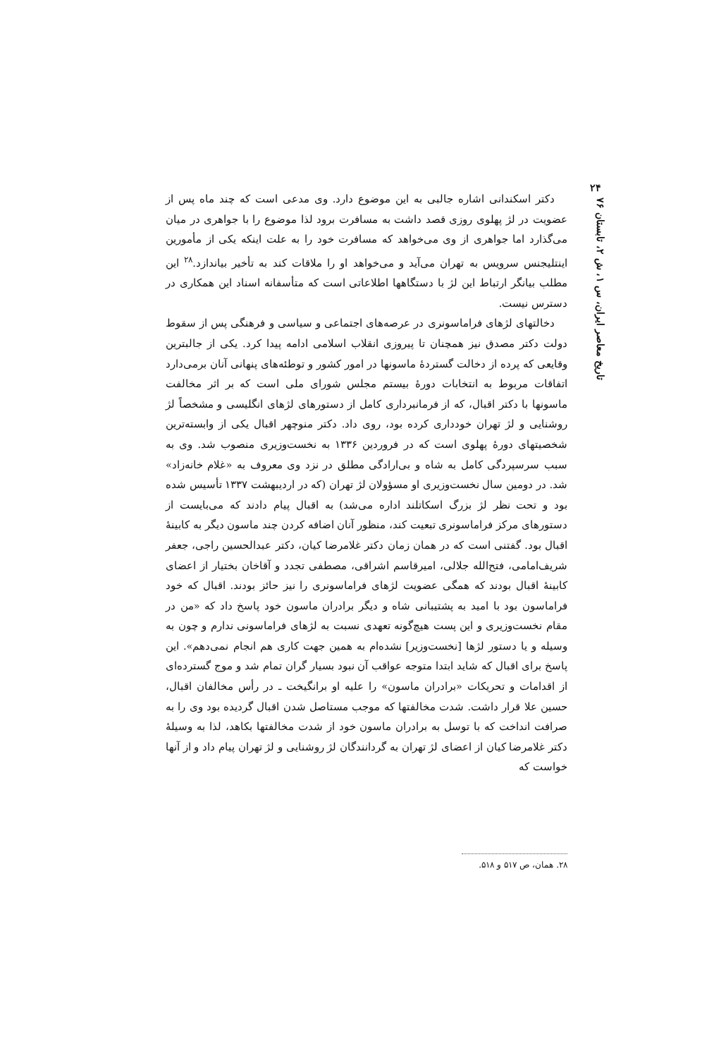۲۴
تاریخ معاصر ایران، س ۱، ش ۲، تابستان ۷۶
دکتر اسکندانی اشاره جالبی به این موضوع دارد. وی مدعی است که چند ماه پس از عضویت در لژ پهلوی روزی قصد داشت به مسافرت برود لذا موضوع را با جواهری در میان می‌گذارد اما جواهری از وی می‌خواهد که مسافرت خود را به علت اینکه یکی از مأمورین اینتلیجنس سرویس به تهران می‌آید و می‌خواهد او را ملاقات کند به تأخیر بیاندازد.<sup>۲۸</sup> این مطلب بیانگر ارتباط این لژ با دستگاهها اطلاعاتی است که متأسفانه اسناد این همکاری در دسترس نیست.
دخالتهای لژهای فراماسونری در عرصه‌های اجتماعی و سیاسی و فرهنگی پس از سقوط دولت دکتر مصدق نیز همچنان تا پیروزی انقلاب اسلامی ادامه پیدا کرد. یکی از جالبترین وقایعی که پرده از دخالت گستردهٔ ماسونها در امور کشور و توطئه‌های پنهانی آنان برمی‌دارد اتفاقات مربوط به انتخابات دورهٔ بیستم مجلس شورای ملی است که بر اثر مخالفت ماسونها با دکتر اقبال، که از فرمانبرداری کامل از دستورهای لژهای انگلیسی و مشخصاً لژ روشنایی و لژ تهران خودداری کرده بود، روی داد. دکتر منوچهر اقبال یکی از وابسته‌ترین شخصیتهای دورهٔ پهلوی است که در فروردین ۱۳۳۶ به نخست‌وزیری منصوب شد. وی به سبب سرسپردگی کامل به شاه و بی‌ارادگی مطلق در نزد وی معروف به «غلام خانه‌زاد» شد. در دومین سال نخست‌وزیری او مسؤولان لژ تهران (که در اردیبهشت ۱۳۳۷ تأسیس شده بود و تحت نظر لژ بزرگ اسکاتلند اداره می‌شد) به اقبال پیام دادند که می‌بایست از دستورهای مرکز فراماسونری تبعیت کند، منظور آنان اضافه کردن چند ماسون دیگر به کابینهٔ اقبال بود. گفتنی است که در همان زمان دکتر غلامرضا کیان، دکتر عبدالحسین راجی، جعفر شریف‌امامی، فتح‌الله جلالی، امیرقاسم اشراقی، مصطفی تجدد و آقاخان بختیار از اعضای کابینهٔ اقبال بودند که همگی عضویت لژهای فراماسونری را نیز حائز بودند. اقبال که خود فراماسون بود با امید به پشتیبانی شاه و دیگر برادران ماسون خود پاسخ داد که «من در مقام نخست‌وزیری و این پست هیچ‌گونه تعهدی نسبت به لژهای فراماسونی ندارم و چون به وسیله و یا دستور لژها [نخست‌وزیر] نشده‌ام به همین جهت کاری هم انجام نمی‌دهم». این پاسخ برای اقبال که شاید ابتدا متوجه عواقب آن نبود بسیار گران تمام شد و موج گسترده‌ای از اقدامات و تحریکات «برادران ماسون» را علیه او برانگیخت ـ در رأس مخالفان اقبال، حسین علا قرار داشت. شدت مخالفتها که موجب مستاصل شدن اقبال گردیده بود وی را به صرافت انداخت که با توسل به برادران ماسون خود از شدت مخالفتها بکاهد، لذا به وسیلهٔ دکتر غلامرضا کیان از اعضای لژ تهران به گردانندگان لژ روشنایی و لژ تهران پیام داد و از آنها خواست که
۲۸. همان، ص ۵۱۷ و ۵۱۸.